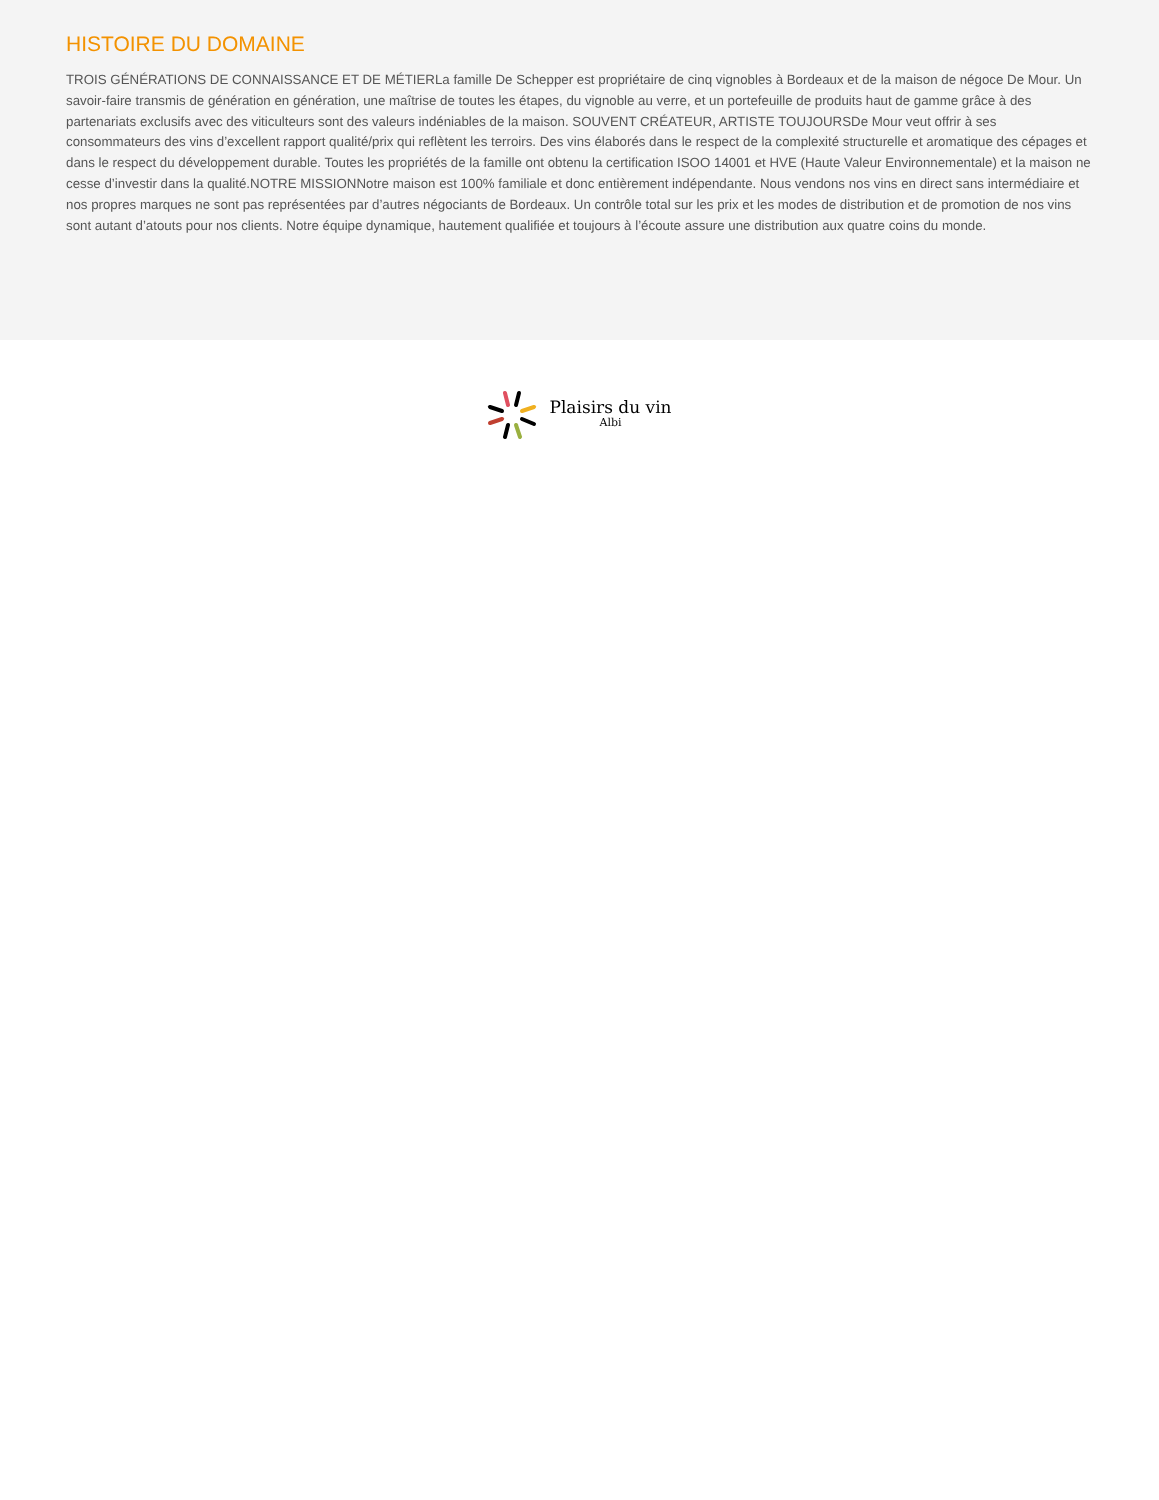HISTOIRE DU DOMAINE
TROIS GÉNÉRATIONS DE CONNAISSANCE ET DE MÉTIERLa famille De Schepper est propriétaire de cinq vignobles à Bordeaux et de la maison de négoce De Mour. Un savoir-faire transmis de génération en génération, une maîtrise de toutes les étapes, du vignoble au verre, et un portefeuille de produits haut de gamme grâce à des partenariats exclusifs avec des viticulteurs sont des valeurs indéniables de la maison. SOUVENT CRÉATEUR, ARTISTE TOUJOURSDe Mour veut offrir à ses consommateurs des vins d’excellent rapport qualité/prix qui reflètent les terroirs. Des vins élaborés dans le respect de la complexité structurelle et aromatique des cépages et dans le respect du développement durable. Toutes les propriétés de la famille ont obtenu la certification ISOO 14001 et HVE (Haute Valeur Environnementale) et la maison ne cesse d’investir dans la qualité.NOTRE MISSIONNotre maison est 100% familiale et donc entièrement indépendante. Nous vendons nos vins en direct sans intermédiaire et nos propres marques ne sont pas représentées par d’autres négociants de Bordeaux. Un contrôle total sur les prix et les modes de distribution et de promotion de nos vins sont autant d’atouts pour nos clients. Notre équipe dynamique, hautement qualifiée et toujours à l’écoute assure une distribution aux quatre coins du monde.
Plaisirs du vin
Albi